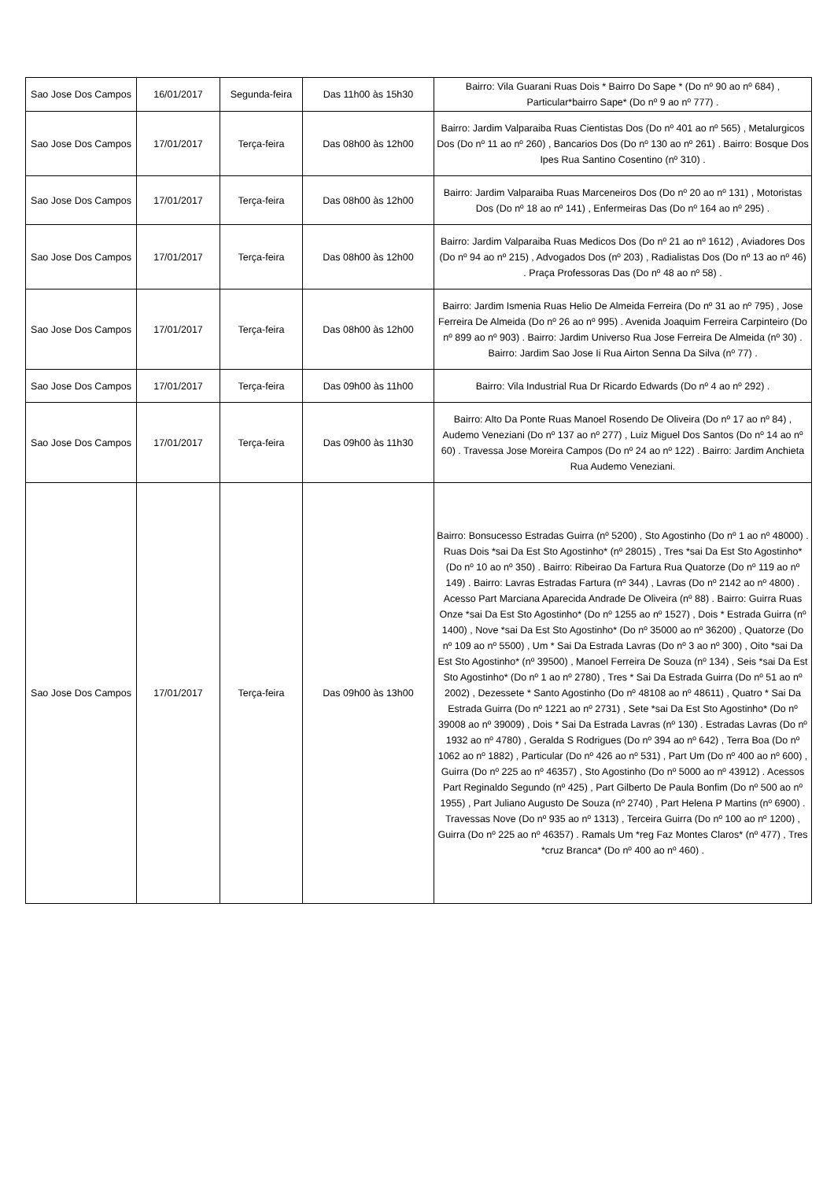| Sao Jose Dos Campos | 16/01/2017 | Segunda-feira | Das 11h00 às 15h30 | Bairro: Vila Guarani Ruas Dois * Bairro Do Sape * (Do nº 90 ao nº 684) , Particular*bairro Sape* (Do nº 9 ao nº 777) . |
| Sao Jose Dos Campos | 17/01/2017 | Terça-feira | Das 08h00 às 12h00 | Bairro: Jardim Valparaiba Ruas Cientistas Dos (Do nº 401 ao nº 565) , Metalurgicos Dos (Do nº 11 ao nº 260) , Bancarios Dos (Do nº 130 ao nº 261) . Bairro: Bosque Dos Ipes Rua Santino Cosentino (nº 310) . |
| Sao Jose Dos Campos | 17/01/2017 | Terça-feira | Das 08h00 às 12h00 | Bairro: Jardim Valparaiba Ruas Marceneiros Dos (Do nº 20 ao nº 131) , Motoristas Dos (Do nº 18 ao nº 141) , Enfermeiras Das (Do nº 164 ao nº 295) . |
| Sao Jose Dos Campos | 17/01/2017 | Terça-feira | Das 08h00 às 12h00 | Bairro: Jardim Valparaiba Ruas Medicos Dos (Do nº 21 ao nº 1612) , Aviadores Dos (Do nº 94 ao nº 215) , Advogados Dos (nº 203) , Radialistas Dos (Do nº 13 ao nº 46) . Praça Professoras Das (Do nº 48 ao nº 58) . |
| Sao Jose Dos Campos | 17/01/2017 | Terça-feira | Das 08h00 às 12h00 | Bairro: Jardim Ismenia Ruas Helio De Almeida Ferreira (Do nº 31 ao nº 795) , Jose Ferreira De Almeida (Do nº 26 ao nº 995) . Avenida Joaquim Ferreira Carpinteiro (Do nº 899 ao nº 903) . Bairro: Jardim Universo Rua Jose Ferreira De Almeida (nº 30) . Bairro: Jardim Sao Jose Ii Rua Airton Senna Da Silva (nº 77) . |
| Sao Jose Dos Campos | 17/01/2017 | Terça-feira | Das 09h00 às 11h00 | Bairro: Vila Industrial Rua Dr Ricardo Edwards (Do nº 4 ao nº 292) . |
| Sao Jose Dos Campos | 17/01/2017 | Terça-feira | Das 09h00 às 11h30 | Bairro: Alto Da Ponte Ruas Manoel Rosendo De Oliveira (Do nº 17 ao nº 84) , Audemo Veneziani (Do nº 137 ao nº 277) , Luiz Miguel Dos Santos (Do nº 14 ao nº 60) . Travessa Jose Moreira Campos (Do nº 24 ao nº 122) . Bairro: Jardim Anchieta Rua Audemo Veneziani. |
| Sao Jose Dos Campos | 17/01/2017 | Terça-feira | Das 09h00 às 13h00 | Bairro: Bonsucesso Estradas Guirra (nº 5200) , Sto Agostinho (Do nº 1 ao nº 48000) . Ruas Dois *sai Da Est Sto Agostinho* (nº 28015) , Tres *sai Da Est Sto Agostinho* (Do nº 10 ao nº 350) . Bairro: Ribeirao Da Fartura Rua Quatorze (Do nº 119 ao nº 149) . Bairro: Lavras Estradas Fartura (nº 344) , Lavras (Do nº 2142 ao nº 4800) . Acesso Part Marciana Aparecida Andrade De Oliveira (nº 88) . Bairro: Guirra Ruas Onze *sai Da Est Sto Agostinho* (Do nº 1255 ao nº 1527) , Dois * Estrada Guirra (nº 1400) , Nove *sai Da Est Sto Agostinho* (Do nº 35000 ao nº 36200) , Quatorze (Do nº 109 ao nº 5500) , Um * Sai Da Estrada Lavras (Do nº 3 ao nº 300) , Oito *sai Da Est Sto Agostinho* (nº 39500) , Manoel Ferreira De Souza (nº 134) , Seis *sai Da Est Sto Agostinho* (Do nº 1 ao nº 2780) , Tres * Sai Da Estrada Guirra (Do nº 51 ao nº 2002) , Dezessete * Santo Agostinho (Do nº 48108 ao nº 48611) , Quatro * Sai Da Estrada Guirra (Do nº 1221 ao nº 2731) , Sete *sai Da Est Sto Agostinho* (Do nº 39008 ao nº 39009) , Dois * Sai Da Estrada Lavras (nº 130) . Estradas Lavras (Do nº 1932 ao nº 4780) , Geralda S Rodrigues (Do nº 394 ao nº 642) , Terra Boa (Do nº 1062 ao nº 1882) , Particular (Do nº 426 ao nº 531) , Part Um (Do nº 400 ao nº 600) , Guirra (Do nº 225 ao nº 46357) , Sto Agostinho (Do nº 5000 ao nº 43912) . Acessos Part Reginaldo Segundo (nº 425) , Part Gilberto De Paula Bonfim (Do nº 500 ao nº 1955) , Part Juliano Augusto De Souza (nº 2740) , Part Helena P Martins (nº 6900) . Travessas Nove (Do nº 935 ao nº 1313) , Terceira Guirra (Do nº 100 ao nº 1200) , Guirra (Do nº 225 ao nº 46357) . Ramals Um *reg Faz Montes Claros* (nº 477) , Tres *cruz Branca* (Do nº 400 ao nº 460) . |